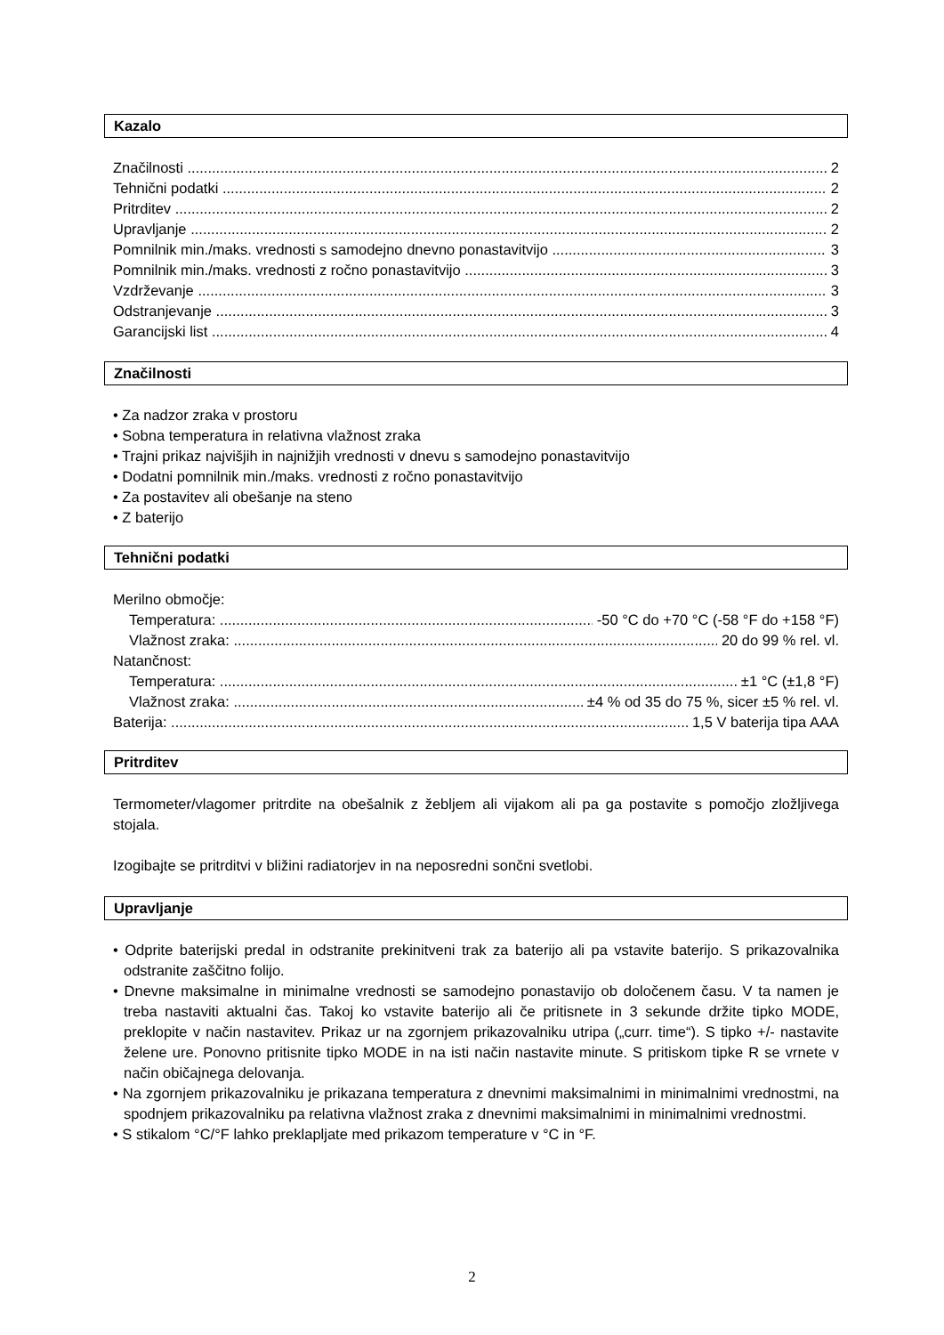Kazalo
Značilnosti 2
Tehnični podatki 2
Pritrditev 2
Upravljanje 2
Pomnilnik min./maks. vrednosti s samodejno dnevno ponastavitvijo 3
Pomnilnik min./maks. vrednosti z ročno ponastavitvijo 3
Vzdrževanje 3
Odstranjevanje 3
Garancijski list 4
Značilnosti
• Za nadzor zraka v prostoru
• Sobna temperatura in relativna vlažnost zraka
• Trajni prikaz najvišjih in najnižjih vrednosti v dnevu s samodejno ponastavitvijo
• Dodatni pomnilnik min./maks. vrednosti z ročno ponastavitvijo
• Za postavitev ali obešanje na steno
• Z baterijo
Tehnični podatki
Merilno območje:
Temperatura: -50 °C do +70 °C (-58 °F do +158 °F)
Vlažnost zraka: 20 do 99 % rel. vl.
Natančnost:
Temperatura: ±1 °C (±1,8 °F)
Vlažnost zraka: ±4 % od 35 do 75 %, sicer ±5 % rel. vl.
Baterija: 1,5 V baterija tipa AAA
Pritrditev
Termometer/vlagomer pritrdite na obešalnik z žebljem ali vijakom ali pa ga postavite s pomočjo zložljivega stojala.
Izogibajte se pritrditvi v bližini radiatorjev in na neposredni sončni svetlobi.
Upravljanje
• Odprite baterijski predal in odstranite prekinitveni trak za baterijo ali pa vstavite baterijo. S prikazovalnika odstranite zaščitno folijo.
• Dnevne maksimalne in minimalne vrednosti se samodejno ponastavijo ob določenem času. V ta namen je treba nastaviti aktualni čas. Takoj ko vstavite baterijo ali če pritisnete in 3 sekunde držite tipko MODE, preklopite v način nastavitev. Prikaz ur na zgornjem prikazovalniku utripa („curr. time“). S tipko +/- nastavite želene ure. Ponovno pritisnite tipko MODE in na isti način nastavite minute. S pritiskom tipke R se vrnete v način običajnega delovanja.
• Na zgornjem prikazovalniku je prikazana temperatura z dnevnimi maksimalnimi in minimalnimi vrednostmi, na spodnjem prikazovalniku pa relativna vlažnost zraka z dnevnimi maksimalnimi in minimalnimi vrednostmi.
• S stikalom °C/°F lahko preklapljate med prikazom temperature v °C in °F.
2